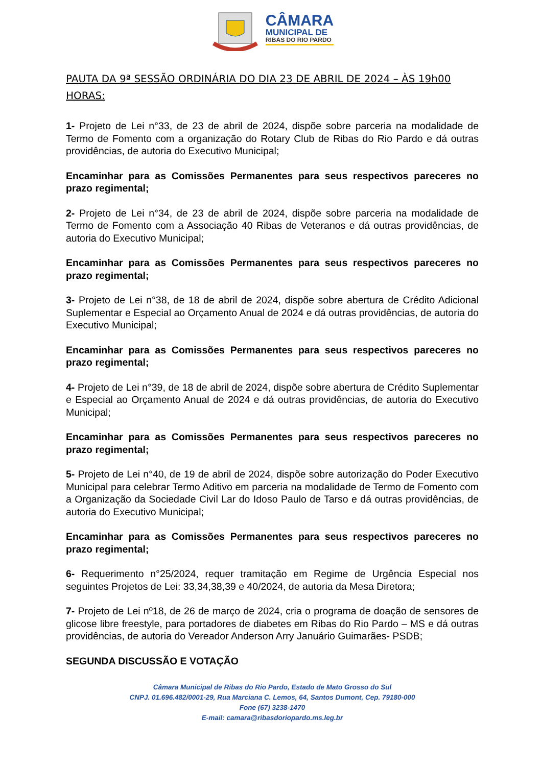CÂMARA
MUNICIPAL DE
RIBAS DO RIO PARDO
PAUTA DA 9ª SESSÃO ORDINÁRIA DO DIA 23 DE ABRIL DE 2024 – ÀS 19h00 HORAS:
1- Projeto de Lei n°33, de 23 de abril de 2024, dispõe sobre parceria na modalidade de Termo de Fomento com a organização do Rotary Club de Ribas do Rio Pardo e dá outras providências, de autoria do Executivo Municipal;
Encaminhar para as Comissões Permanentes para seus respectivos pareceres no prazo regimental;
2- Projeto de Lei n°34, de 23 de abril de 2024, dispõe sobre parceria na modalidade de Termo de Fomento com a Associação 40 Ribas de Veteranos e dá outras providências, de autoria do Executivo Municipal;
Encaminhar para as Comissões Permanentes para seus respectivos pareceres no prazo regimental;
3- Projeto de Lei n°38, de 18 de abril de 2024, dispõe sobre abertura de Crédito Adicional Suplementar e Especial ao Orçamento Anual de 2024 e dá outras providências, de autoria do Executivo Municipal;
Encaminhar para as Comissões Permanentes para seus respectivos pareceres no prazo regimental;
4- Projeto de Lei n°39, de 18 de abril de 2024, dispõe sobre abertura de Crédito Suplementar e Especial ao Orçamento Anual de 2024 e dá outras providências, de autoria do Executivo Municipal;
Encaminhar para as Comissões Permanentes para seus respectivos pareceres no prazo regimental;
5- Projeto de Lei n°40, de 19 de abril de 2024, dispõe sobre autorização do Poder Executivo Municipal para celebrar Termo Aditivo em parceria na modalidade de Termo de Fomento com a Organização da Sociedade Civil Lar do Idoso Paulo de Tarso e dá outras providências, de autoria do Executivo Municipal;
Encaminhar para as Comissões Permanentes para seus respectivos pareceres no prazo regimental;
6- Requerimento n°25/2024, requer tramitação em Regime de Urgência Especial nos seguintes Projetos de Lei: 33,34,38,39 e 40/2024, de autoria da Mesa Diretora;
7- Projeto de Lei nº18, de 26 de março de 2024, cria o programa de doação de sensores de glicose libre freestyle, para portadores de diabetes em Ribas do Rio Pardo – MS e dá outras providências, de autoria do Vereador Anderson Arry Januário Guimarães- PSDB;
SEGUNDA DISCUSSÃO E VOTAÇÃO
Câmara Municipal de Ribas do Rio Pardo, Estado de Mato Grosso do Sul
CNPJ. 01.696.482/0001-29, Rua Marciana C. Lemos, 64, Santos Dumont, Cep. 79180-000
Fone (67) 3238-1470
E-mail: camara@ribasdoriopardo.ms.leg.br